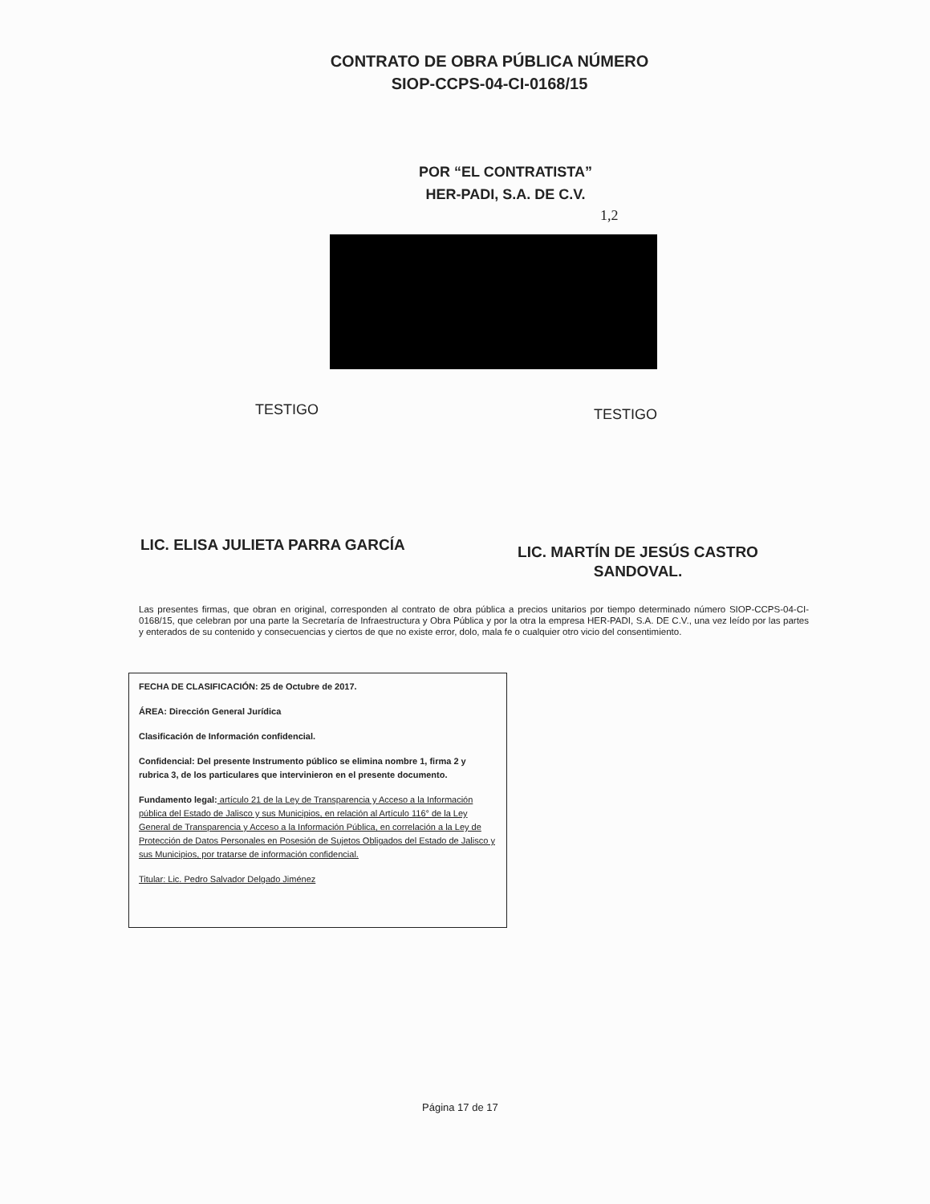CONTRATO DE OBRA PÚBLICA NÚMERO
SIOP-CCPS-04-CI-0168/15
POR “EL CONTRATISTA”
HER-PADI, S.A. DE C.V.
1,2
TESTIGO TESTIGO
LIC. ELISA JULIETA PARRA GARCÍA
LIC. MARTÍN DE JESÚS CASTRO
SANDOVAL.
Las presentes firmas, que obran en original, corresponden al contrato de obra pública a precios unitarios por tiempo determinado número SIOP-CCPS-04-CI-0168/15, que celebran por una parte la Secretaría de Infraestructura y Obra Pública y por la otra la empresa HER-PADI, S.A. DE C.V., una vez leído por las partes y enterados de su contenido y consecuencias y ciertos de que no existe error, dolo, mala fe o cualquier otro vicio del consentimiento.
FECHA DE CLASIFICACIÓN: 25 de Octubre de 2017.
ÁREA: Dirección General Jurídica
Clasificación de Información confidencial.
Confidencial: Del presente Instrumento público se elimina nombre 1, firma 2 y rubrica 3, de los particulares que intervinieron en el presente documento.
Fundamento legal: artículo 21 de la Ley de Transparencia y Acceso a la Información pública del Estado de Jalisco y sus Municipios, en relación al Artículo 116° de la Ley General de Transparencia y Acceso a la Información Pública, en correlación a la Ley de Protección de Datos Personales en Posesión de Sujetos Obligados del Estado de Jalisco y sus Municipios, por tratarse de información confidencial.
Titular: Lic. Pedro Salvador Delgado Jiménez
Página 17 de 17